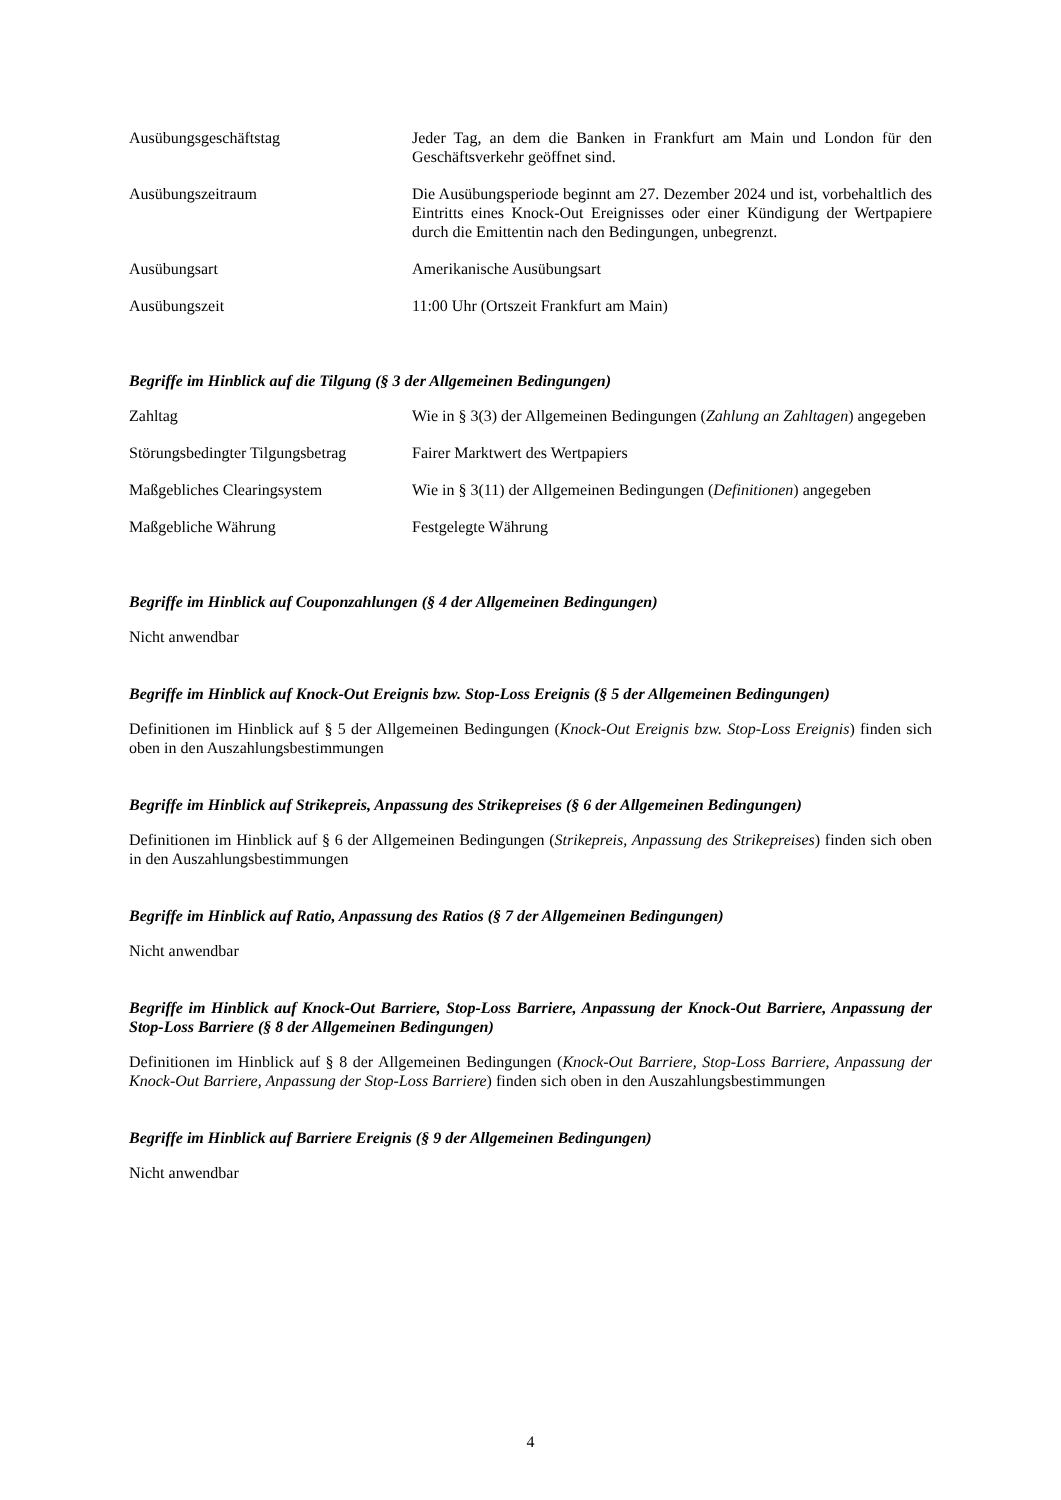| Ausübungsgeschäftstag | Jeder Tag, an dem die Banken in Frankfurt am Main und London für den Geschäftsverkehr geöffnet sind. |
| Ausübungszeitraum | Die Ausübungsperiode beginnt am 27. Dezember 2024 und ist, vorbehaltlich des Eintritts eines Knock-Out Ereignisses oder einer Kündigung der Wertpapiere durch die Emittentin nach den Bedingungen, unbegrenzt. |
| Ausübungsart | Amerikanische Ausübungsart |
| Ausübungszeit | 11:00 Uhr (Ortszeit Frankfurt am Main) |
Begriffe im Hinblick auf die Tilgung (§ 3 der Allgemeinen Bedingungen)
| Zahltag | Wie in § 3(3) der Allgemeinen Bedingungen ( Zahlung an Zahltagen ) angegeben |
| Störungsbedingter Tilgungsbetrag | Fairer Marktwert des Wertpapiers |
| Maßgebliches Clearingsystem | Wie in § 3(11) der Allgemeinen Bedingungen ( Definitionen ) angegeben |
| Maßgebliche Währung | Festgelegte Währung |
Begriffe im Hinblick auf Couponzahlungen (§ 4 der Allgemeinen Bedingungen)
Nicht anwendbar
Begriffe im Hinblick auf Knock-Out Ereignis bzw. Stop-Loss Ereignis (§ 5 der Allgemeinen Bedingungen)
Definitionen im Hinblick auf § 5 der Allgemeinen Bedingungen (Knock-Out Ereignis bzw. Stop-Loss Ereignis) finden sich oben in den Auszahlungsbestimmungen
Begriffe im Hinblick auf Strikepreis, Anpassung des Strikepreises (§ 6 der Allgemeinen Bedingungen)
Definitionen im Hinblick auf § 6 der Allgemeinen Bedingungen (Strikepreis, Anpassung des Strikepreises) finden sich oben in den Auszahlungsbestimmungen
Begriffe im Hinblick auf Ratio, Anpassung des Ratios (§ 7 der Allgemeinen Bedingungen)
Nicht anwendbar
Begriffe im Hinblick auf Knock-Out Barriere, Stop-Loss Barriere, Anpassung der Knock-Out Barriere, Anpassung der Stop-Loss Barriere (§ 8 der Allgemeinen Bedingungen)
Definitionen im Hinblick auf § 8 der Allgemeinen Bedingungen (Knock-Out Barriere, Stop-Loss Barriere, Anpassung der Knock-Out Barriere, Anpassung der Stop-Loss Barriere) finden sich oben in den Auszahlungsbestimmungen
Begriffe im Hinblick auf Barriere Ereignis (§ 9 der Allgemeinen Bedingungen)
Nicht anwendbar
4